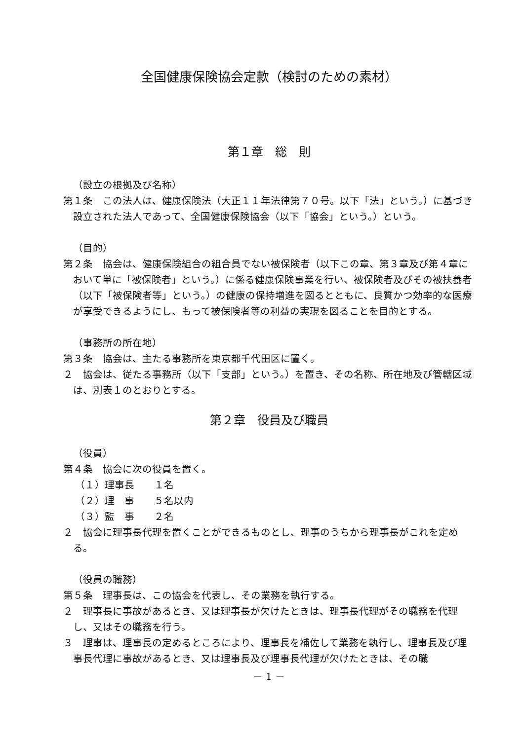全国健康保険協会定款（検討のための素材）
第１章　総　則
（設立の根拠及び名称）
第１条　この法人は、健康保険法（大正１１年法律第７０号。以下「法」という。）に基づき設立された法人であって、全国健康保険協会（以下「協会」という。）という。
（目的）
第２条　協会は、健康保険組合の組合員でない被保険者（以下この章、第３章及び第４章において単に「被保険者」という。）に係る健康保険事業を行い、被保険者及びその被扶養者（以下「被保険者等」という。）の健康の保持増進を図るとともに、良質かつ効率的な医療が享受できるようにし、もって被保険者等の利益の実現を図ることを目的とする。
（事務所の所在地）
第３条　協会は、主たる事務所を東京都千代田区に置く。
２　協会は、従たる事務所（以下「支部」という。）を置き、その名称、所在地及び管轄区域は、別表１のとおりとする。
第２章　役員及び職員
（役員）
第４条　協会に次の役員を置く。
（１）理事長　　１名
（２）理　事　　５名以内
（３）監　事　　２名
２　協会に理事長代理を置くことができるものとし、理事のうちから理事長がこれを定める。
（役員の職務）
第５条　理事長は、この協会を代表し、その業務を執行する。
２　理事長に事故があるとき、又は理事長が欠けたときは、理事長代理がその職務を代理し、又はその職務を行う。
３　理事は、理事長の定めるところにより、理事長を補佐して業務を執行し、理事長及び理事長代理に事故があるとき、又は理事長及び理事長代理が欠けたときは、その職
－ 1 －